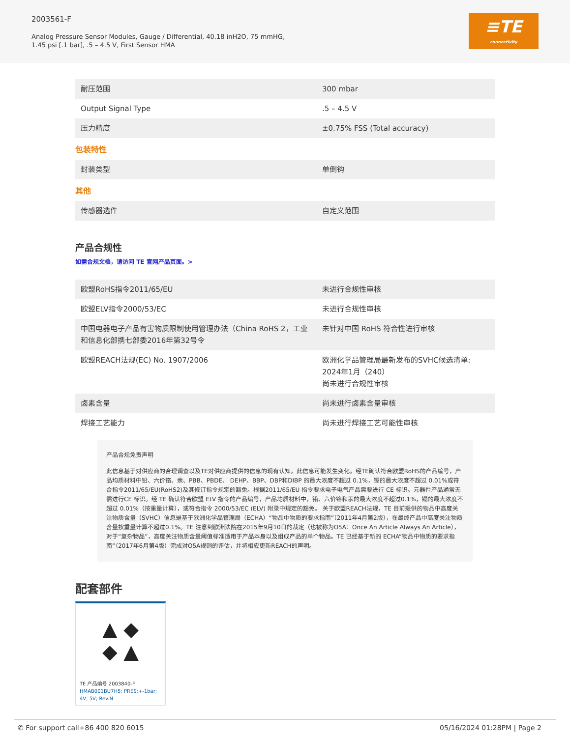2003561-F
Analog Pressure Sensor Modules, Gauge / Differential, 40.18 inH2O, 75 mmHG, 1.45 psi [.1 bar], .5 – 4.5 V, First Sensor HMA
≡TE
connectivity
| 耐压范围 | 300 mbar |
| Output Signal Type | .5 – 4.5 V |
| 压力精度 | ±0.75% FSS (Total accuracy) |
包装特性
| 封装类型 | 单倒钩 |
其他
| 传感器选件 | 自定义范围 |
产品合规性
如需合规文档，请访问 TE 官网产品页面。>
| 欧盟RoHS指令2011/65/EU | 未进行合规性审核 |
| 欧盟ELV指令2000/53/EC | 未进行合规性审核 |
| 中国电器电子产品有害物质限制使用管理办法（China RoHS 2，工业和信息化部携七部委2016年第32号令 | 未针对中国 RoHS 符合性进行审核 |
| 欧盟REACH法规(EC) No. 1907/2006 | 欧洲化学品管理局最新发布的SVHC候选清单: 2024年1月（240） 尚未进行合规性审核 |
| 卤素含量 | 尚未进行卤素含量审核 |
| 焊接工艺能力 | 尚未进行焊接工艺可能性审核 |
产品合规免责声明
此信息基于对供应商的合理调查以及TE对供应商提供的信息的现有认知。此信息可能发生变化。经TE确认符合欧盟RoHS的产品编号，产品均质材料中铅、六价铬、汞、PBB、PBDE、 DEHP、BBP、DBP和DIBP 的最大浓度不超过 0.1%，镉的最大浓度不超过 0.01%或符合指令2011/65/EU(RoHS2)及其修订指令规定的豁免。根据2011/65/EU 指令要求电子电气产品需要进行 CE 标识。元器件产品通常无需进行CE 标识。经 TE 确认符合欧盟 ELV 指令的产品编号，产品均质材料中，铅、六价铬和汞的最大浓度不超过0.1%，镉的最大浓度不超过 0.01%（按重量计算），或符合指令 2000/53/EC (ELV) 附录中规定的豁免。 关于欧盟REACH法规，TE 目前提供的物品中高度关注物质含量（SVHC）信息是基于欧洲化学品管理局（ECHA）“物品中物质的要求指南”（2011年4月第2版），在最终产品中高度关注物质含量按重量计算不超过0.1%。TE 注意到欧洲法院在2015年9月10日的裁定（也被称为O5A：Once An Article Always An Article），对于“复杂物品”，高度关注物质含量阈值标准适用于产品本身以及组成产品的单个物品。TE 已经基于新的 ECHA“物品中物质的要求指南”（2017年6月第4版）完成对O5A规则的评估，并将相应更新REACH的声明。
配套部件
▲ ◆
◆ ▲
TE 产品编号 2003840-F
HMAB001BU7H5; PRES;+-1bar; 4V; 5V; Rev.N
✆ For support call+86 400 820 6015 05/16/2024 01:28PM | Page 2